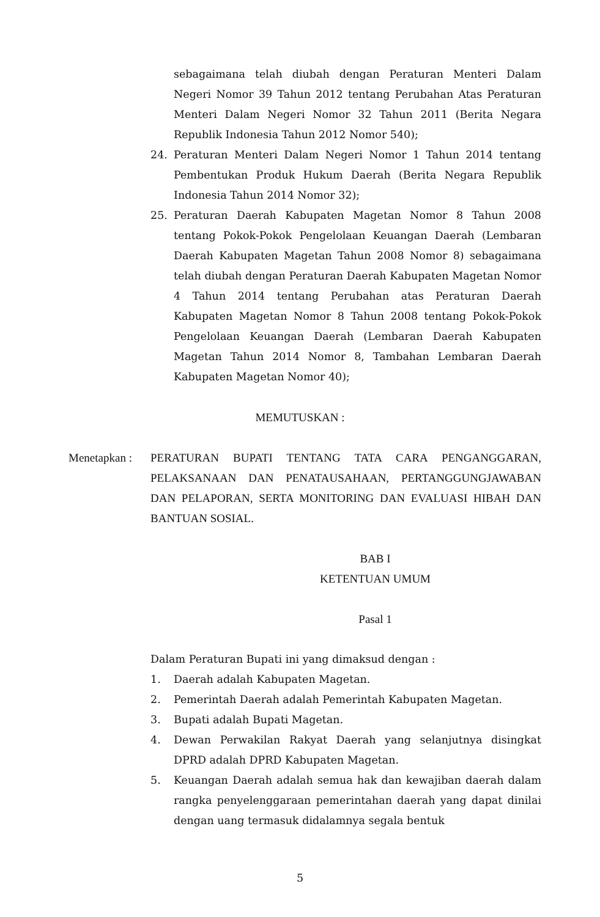sebagaimana telah diubah dengan Peraturan Menteri Dalam Negeri Nomor 39 Tahun 2012 tentang Perubahan Atas Peraturan Menteri Dalam Negeri Nomor 32 Tahun 2011 (Berita Negara Republik Indonesia Tahun 2012 Nomor 540);
24. Peraturan Menteri Dalam Negeri Nomor 1 Tahun 2014 tentang Pembentukan Produk Hukum Daerah (Berita Negara Republik Indonesia Tahun 2014 Nomor 32);
25. Peraturan Daerah Kabupaten Magetan Nomor 8 Tahun 2008 tentang Pokok-Pokok Pengelolaan Keuangan Daerah (Lembaran Daerah Kabupaten Magetan Tahun 2008 Nomor 8) sebagaimana telah diubah dengan Peraturan Daerah Kabupaten Magetan Nomor 4 Tahun 2014 tentang Perubahan atas Peraturan Daerah Kabupaten Magetan Nomor 8 Tahun 2008 tentang Pokok-Pokok Pengelolaan Keuangan Daerah (Lembaran Daerah Kabupaten Magetan Tahun 2014 Nomor 8, Tambahan Lembaran Daerah Kabupaten Magetan Nomor 40);
MEMUTUSKAN :
Menetapkan :
PERATURAN BUPATI TENTANG TATA CARA PENGANGGARAN, PELAKSANAAN DAN PENATAUSAHAAN, PERTANGGUNGJAWABAN DAN PELAPORAN, SERTA MONITORING DAN EVALUASI HIBAH DAN BANTUAN SOSIAL.
BAB I
KETENTUAN UMUM
Pasal 1
Dalam Peraturan Bupati ini yang dimaksud dengan :
1. Daerah adalah Kabupaten Magetan.
2. Pemerintah Daerah adalah Pemerintah Kabupaten Magetan.
3. Bupati adalah Bupati Magetan.
4. Dewan Perwakilan Rakyat Daerah yang selanjutnya disingkat DPRD adalah DPRD Kabupaten Magetan.
5. Keuangan Daerah adalah semua hak dan kewajiban daerah dalam rangka penyelenggaraan pemerintahan daerah yang dapat dinilai dengan uang termasuk didalamnya segala bentuk
5